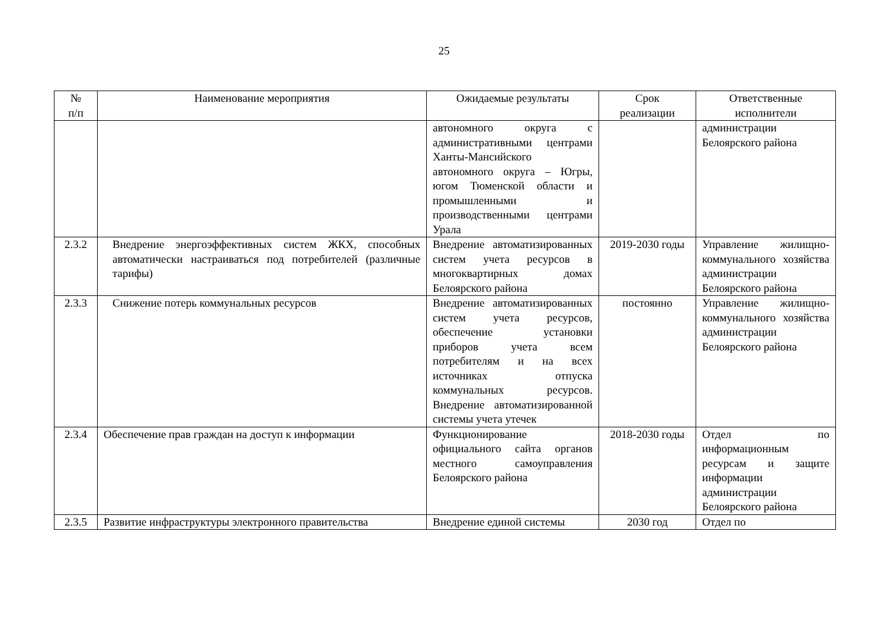25
| № п/п | Наименование мероприятия | Ожидаемые результаты | Срок реализации | Ответственные исполнители |
| --- | --- | --- | --- | --- |
| | | автономного округа с административными центрами Ханты-Мансийского автономного округа – Югры, югом Тюменской области и промышленными и производственными центрами Урала | | администрации Белоярского района |
| 2.3.2 | Внедрение энергоэффективных систем ЖКХ, способных автоматически настраиваться под потребителей (различные тарифы) | Внедрение автоматизированных систем учета ресурсов в многоквартирных домах Белоярского района | 2019-2030 годы | Управление жилищно-коммунального хозяйства администрации Белоярского района |
| 2.3.3 | Снижение потерь коммунальных ресурсов | Внедрение автоматизированных систем учета ресурсов, обеспечение установки приборов учета всем потребителям и на всех источниках отпуска коммунальных ресурсов. Внедрение автоматизированной системы учета утечек | постоянно | Управление жилищно-коммунального хозяйства администрации Белоярского района |
| 2.3.4 | Обеспечение прав граждан на доступ к информации | Функционирование официального сайта органов местного самоуправления Белоярского района | 2018-2030 годы | Отдел по информационным ресурсам и защите информации администрации Белоярского района |
| 2.3.5 | Развитие инфраструктуры электронного правительства | Внедрение единой системы | 2030 год | Отдел по |